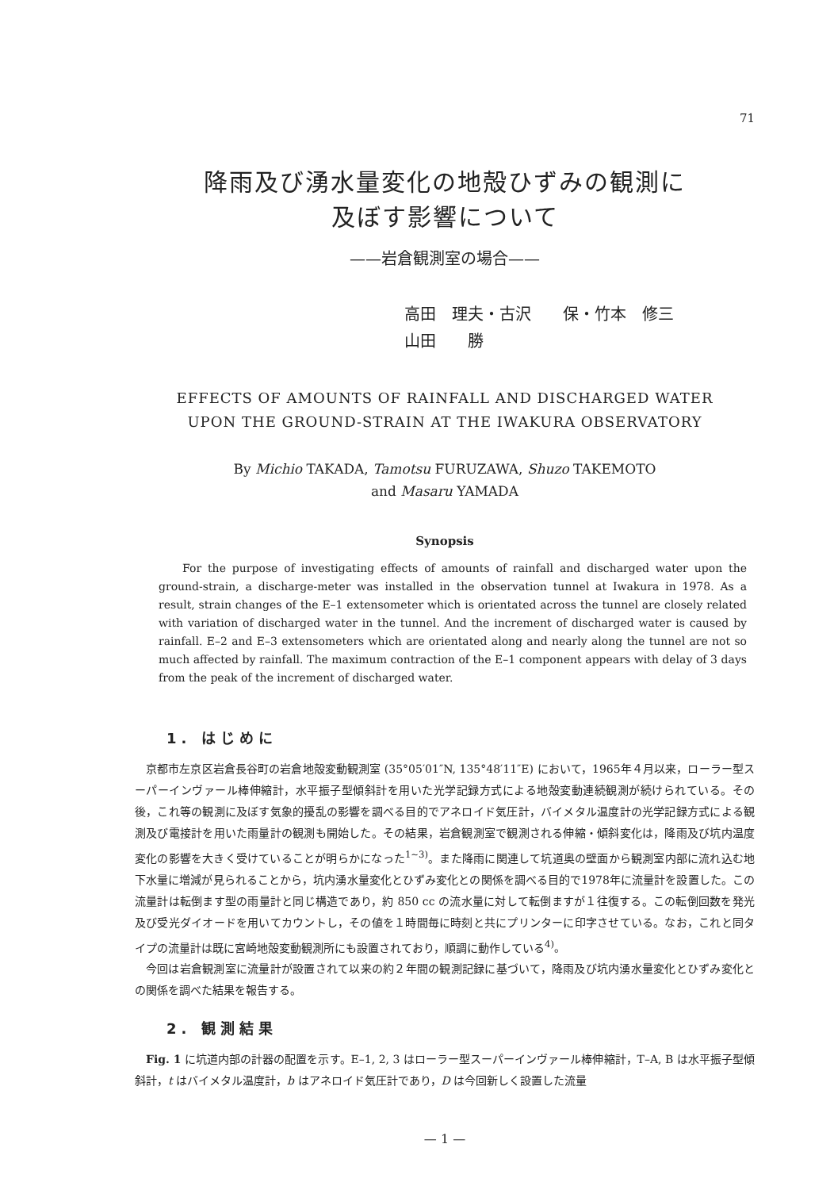71
降雨及び湧水量変化の地殻ひずみの観測に
及ぼす影響について
——岩倉観測室の場合——
高田　理夫・古沢　　保・竹本　修三
山田　　勝
EFFECTS OF AMOUNTS OF RAINFALL AND DISCHARGED WATER
UPON THE GROUND-STRAIN AT THE IWAKURA OBSERVATORY
By Michio TAKADA, Tamotsu FURUZAWA, Shuzo TAKEMOTO
and Masaru YAMADA
Synopsis
For the purpose of investigating effects of amounts of rainfall and discharged water upon the ground-strain, a discharge-meter was installed in the observation tunnel at Iwakura in 1978. As a result, strain changes of the E–1 extensometer which is orientated across the tunnel are closely related with variation of discharged water in the tunnel. And the increment of discharged water is caused by rainfall. E–2 and E–3 extensometers which are orientated along and nearly along the tunnel are not so much affected by rainfall. The maximum contraction of the E–1 component appears with delay of 3 days from the peak of the increment of discharged water.
1. はじめに
京都市左京区岩倉長谷町の岩倉地殻変動観測室 (35°05′01″N, 135°48′11″E) において，1965年４月以来，ローラー型スーパーインヴァール棒伸縮計，水平振子型傾斜計を用いた光学記録方式による地殻変動連続観測が続けられている。その後，これ等の観測に及ぼす気象的擾乱の影響を調べる目的でアネロイド気圧計，バイメタル温度計の光学記録方式による観測及び電接計を用いた雨量計の観測も開始した。その結果，岩倉観測室で観測される伸縮・傾斜変化は，降雨及び坑内温度変化の影響を大きく受けていることが明らかになった<sup>1~3)</sup>。また降雨に関連して坑道奥の壁面から観測室内部に流れ込む地下水量に増減が見られることから，坑内湧水量変化とひずみ変化との関係を調べる目的で1978年に流量計を設置した。この流量計は転倒ます型の雨量計と同じ構造であり，約 850 cc の流水量に対して転倒ますが１往復する。この転倒回数を発光及び受光ダイオードを用いてカウントし，その値を１時間毎に時刻と共にプリンターに印字させている。なお，これと同タイプの流量計は既に宮崎地殻変動観測所にも設置されており，順調に動作している<sup>4)</sup>。
今回は岩倉観測室に流量計が設置されて以来の約２年間の観測記録に基づいて，降雨及び坑内湧水量変化とひずみ変化との関係を調べた結果を報告する。
2. 観測結果
Fig. 1 に坑道内部の計器の配置を示す。E–1, 2, 3 はローラー型スーパーインヴァール棒伸縮計，T–A, B は水平振子型傾斜計，t はバイメタル温度計，b はアネロイド気圧計であり，D は今回新しく設置した流量
— 1 —